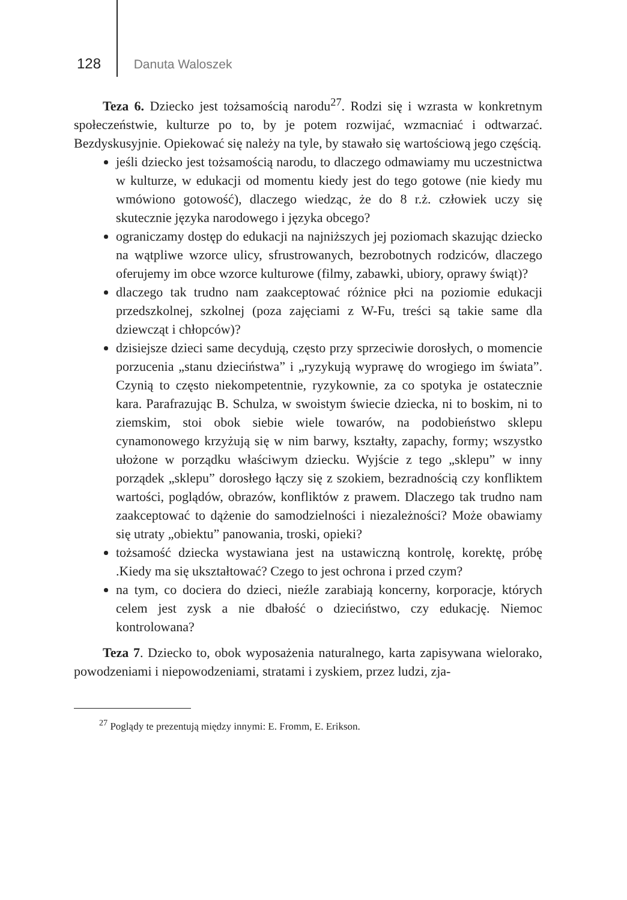128 Danuta Waloszek
Teza 6. Dziecko jest tożsamością narodu<sup>27</sup>. Rodzi się i wzrasta w konkretnym społeczeństwie, kulturze po to, by je potem rozwijać, wzmacniać i odtwarzać. Bezdyskusyjnie. Opiekować się należy na tyle, by stawało się wartościową jego częścią.
jeśli dziecko jest tożsamością narodu, to dlaczego odmawiamy mu uczestnictwa w kulturze, w edukacji od momentu kiedy jest do tego gotowe (nie kiedy mu wmówiono gotowość), dlaczego wiedząc, że do 8 r.ż. człowiek uczy się skutecznie języka narodowego i języka obcego?
ograniczamy dostęp do edukacji na najniższych jej poziomach skazując dziecko na wątpliwe wzorce ulicy, sfrustrowanych, bezrobotnych rodziców, dlaczego oferujemy im obce wzorce kulturowe (filmy, zabawki, ubiory, oprawy świąt)?
dlaczego tak trudno nam zaakceptować różnice płci na poziomie edukacji przedszkolnej, szkolnej (poza zajęciami z W-Fu, treści są takie same dla dziewcząt i chłopców)?
dzisiejsze dzieci same decydują, często przy sprzeciwie dorosłych, o momencie porzucenia „stanu dzieciństwa” i „ryzykują wyprawę do wrogiego im świata”. Czynią to często niekompetentnie, ryzykownie, za co spotyka je ostatecznie kara. Parafrazując B. Schulza, w swoistym świecie dziecka, ni to boskim, ni to ziemskim, stoi obok siebie wiele towarów, na podobieństwo sklepu cynamonowego krzyżują się w nim barwy, kształty, zapachy, formy; wszystko ułożone w porządku właściwym dziecku. Wyjście z tego „sklepu” w inny porządek „sklepu” dorosłego łączy się z szokiem, bezradnością czy konfliktem wartości, poglądów, obrazów, konfliktów z prawem. Dlaczego tak trudno nam zaakceptować to dążenie do samodzielności i niezależności? Może obawiamy się utraty „obiektu” panowania, troski, opieki?
tożsamość dziecka wystawiana jest na ustawiczną kontrolę, korektę, próbę .Kiedy ma się ukształtować? Czego to jest ochrona i przed czym?
na tym, co dociera do dzieci, nieźle zarabiają koncerny, korporacje, których celem jest zysk a nie dbałość o dzieciństwo, czy edukację. Niemoc kontrolowana?
Teza 7. Dziecko to, obok wyposażenia naturalnego, karta zapisywana wielorako, powodzeniami i niepowodzeniami, stratami i zyskiem, przez ludzi, zja-
<sup>27</sup> Poglądy te prezentują między innymi: E. Fromm, E. Erikson.